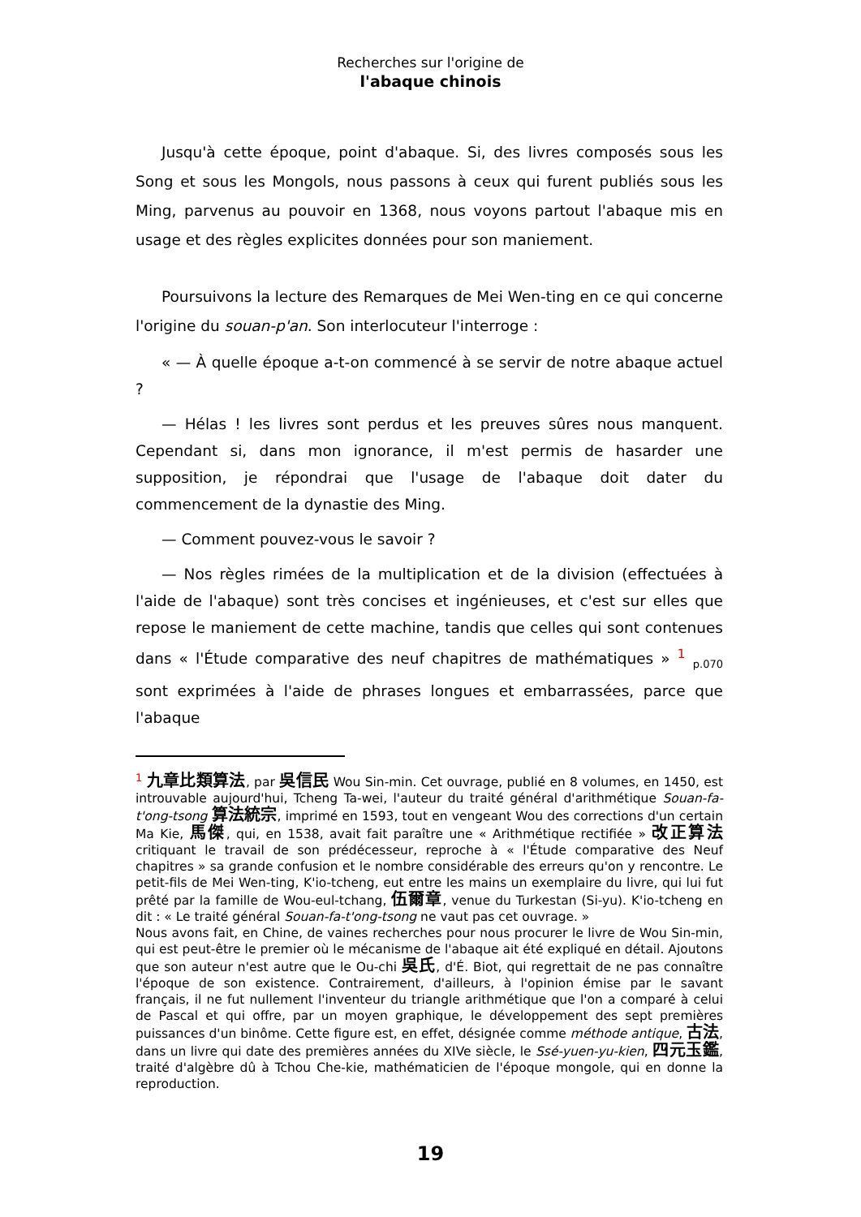Recherches sur l'origine de
l'abaque chinois
Jusqu'à cette époque, point d'abaque. Si, des livres composés sous les Song et sous les Mongols, nous passons à ceux qui furent publiés sous les Ming, parvenus au pouvoir en 1368, nous voyons partout l'abaque mis en usage et des règles explicites données pour son maniement.
Poursuivons la lecture des Remarques de Mei Wen-ting en ce qui concerne l'origine du souan-p'an. Son interlocuteur l'interroge :
« — À quelle époque a-t-on commencé à se servir de notre abaque actuel ?
— Hélas ! les livres sont perdus et les preuves sûres nous manquent. Cependant si, dans mon ignorance, il m'est permis de hasarder une supposition, je répondrai que l'usage de l'abaque doit dater du commencement de la dynastie des Ming.
— Comment pouvez-vous le savoir ?
— Nos règles rimées de la multiplication et de la division (effectuées à l'aide de l'abaque) sont très concises et ingénieuses, et c'est sur elles que repose le maniement de cette machine, tandis que celles qui sont contenues dans « l'Étude comparative des neuf chapitres de mathématiques » <sup>1</sup> <sub>p.070</sub> sont exprimées à l'aide de phrases longues et embarrassées, parce que l'abaque
<sup>1</sup> 九章比類算法, par 吳信民 Wou Sin-min. Cet ouvrage, publié en 8 volumes, en 1450, est introuvable aujourd'hui, Tcheng Ta-wei, l'auteur du traité général d'arithmétique Souan-fa-t'ong-tsong 算法統宗, imprimé en 1593, tout en vengeant Wou des corrections d'un certain Ma Kie, 馬傑, qui, en 1538, avait fait paraître une « Arithmétique rectifiée » 改正算法 critiquant le travail de son prédécesseur, reproche à « l'Étude comparative des Neuf chapitres » sa grande confusion et le nombre considérable des erreurs qu'on y rencontre. Le petit-fils de Mei Wen-ting, K'io-tcheng, eut entre les mains un exemplaire du livre, qui lui fut prêté par la famille de Wou-eul-tchang, 伍爾章, venue du Turkestan (Si-yu). K'io-tcheng en dit : « Le traité général Souan-fa-t'ong-tsong ne vaut pas cet ouvrage. »
Nous avons fait, en Chine, de vaines recherches pour nous procurer le livre de Wou Sin-min, qui est peut-être le premier où le mécanisme de l'abaque ait été expliqué en détail. Ajoutons que son auteur n'est autre que le Ou-chi 吳氏, d'É. Biot, qui regrettait de ne pas connaître l'époque de son existence. Contrairement, d'ailleurs, à l'opinion émise par le savant français, il ne fut nullement l'inventeur du triangle arithmétique que l'on a comparé à celui de Pascal et qui offre, par un moyen graphique, le développement des sept premières puissances d'un binôme. Cette figure est, en effet, désignée comme méthode antique, 古法, dans un livre qui date des premières années du XIVe siècle, le Ssé-yuen-yu-kien, 四元玉鑑, traité d'algèbre dû à Tchou Che-kie, mathématicien de l'époque mongole, qui en donne la reproduction.
19